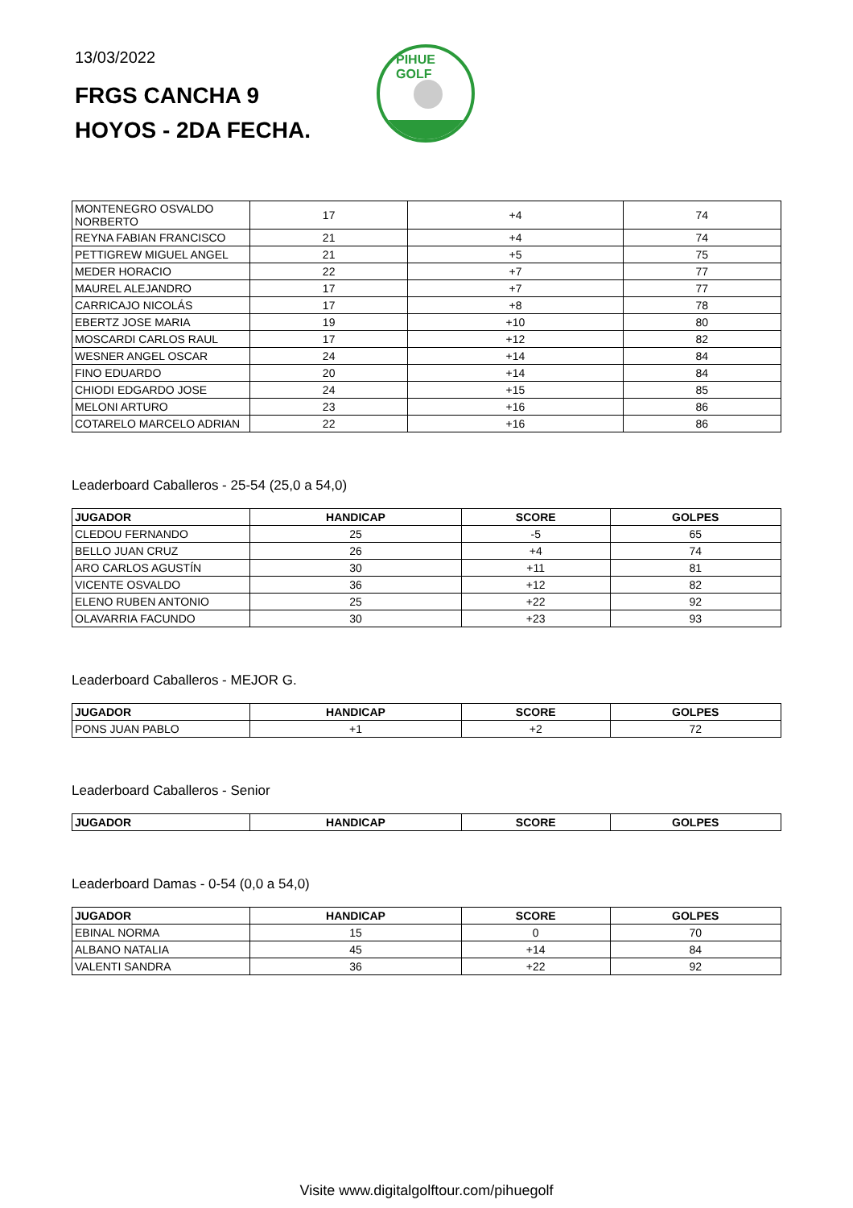13/03/2022
FRGS CANCHA 9
HOYOS - 2DA FECHA.
PIHUE GOLF
| MONTENEGRO OSVALDO NORBERTO | 17 | +4 | 74 |
| REYNA FABIAN FRANCISCO | 21 | +4 | 74 |
| PETTIGREW MIGUEL ANGEL | 21 | +5 | 75 |
| MEDER HORACIO | 22 | +7 | 77 |
| MAUREL ALEJANDRO | 17 | +7 | 77 |
| CARRICAJO NICOLÁS | 17 | +8 | 78 |
| EBERTZ JOSE MARIA | 19 | +10 | 80 |
| MOSCARDI CARLOS RAUL | 17 | +12 | 82 |
| WESNER ANGEL OSCAR | 24 | +14 | 84 |
| FINO EDUARDO | 20 | +14 | 84 |
| CHIODI EDGARDO JOSE | 24 | +15 | 85 |
| MELONI ARTURO | 23 | +16 | 86 |
| COTARELO MARCELO ADRIAN | 22 | +16 | 86 |
Leaderboard Caballeros - 25-54 (25,0 a 54,0)
| JUGADOR | HANDICAP | SCORE | GOLPES |
| --- | --- | --- | --- |
| CLEDOU FERNANDO | 25 | -5 | 65 |
| BELLO JUAN CRUZ | 26 | +4 | 74 |
| ARO CARLOS AGUSTÍN | 30 | +11 | 81 |
| VICENTE OSVALDO | 36 | +12 | 82 |
| ELENO RUBEN ANTONIO | 25 | +22 | 92 |
| OLAVARRIA FACUNDO | 30 | +23 | 93 |
Leaderboard Caballeros - MEJOR G.
| JUGADOR | HANDICAP | SCORE | GOLPES |
| --- | --- | --- | --- |
| PONS JUAN PABLO | +1 | +2 | 72 |
Leaderboard Caballeros - Senior
| JUGADOR | HANDICAP | SCORE | GOLPES |
| --- | --- | --- | --- |
Leaderboard Damas - 0-54 (0,0 a 54,0)
| JUGADOR | HANDICAP | SCORE | GOLPES |
| --- | --- | --- | --- |
| EBINAL NORMA | 15 | 0 | 70 |
| ALBANO NATALIA | 45 | +14 | 84 |
| VALENTI SANDRA | 36 | +22 | 92 |
Visite www.digitalgolftour.com/pihuegolf